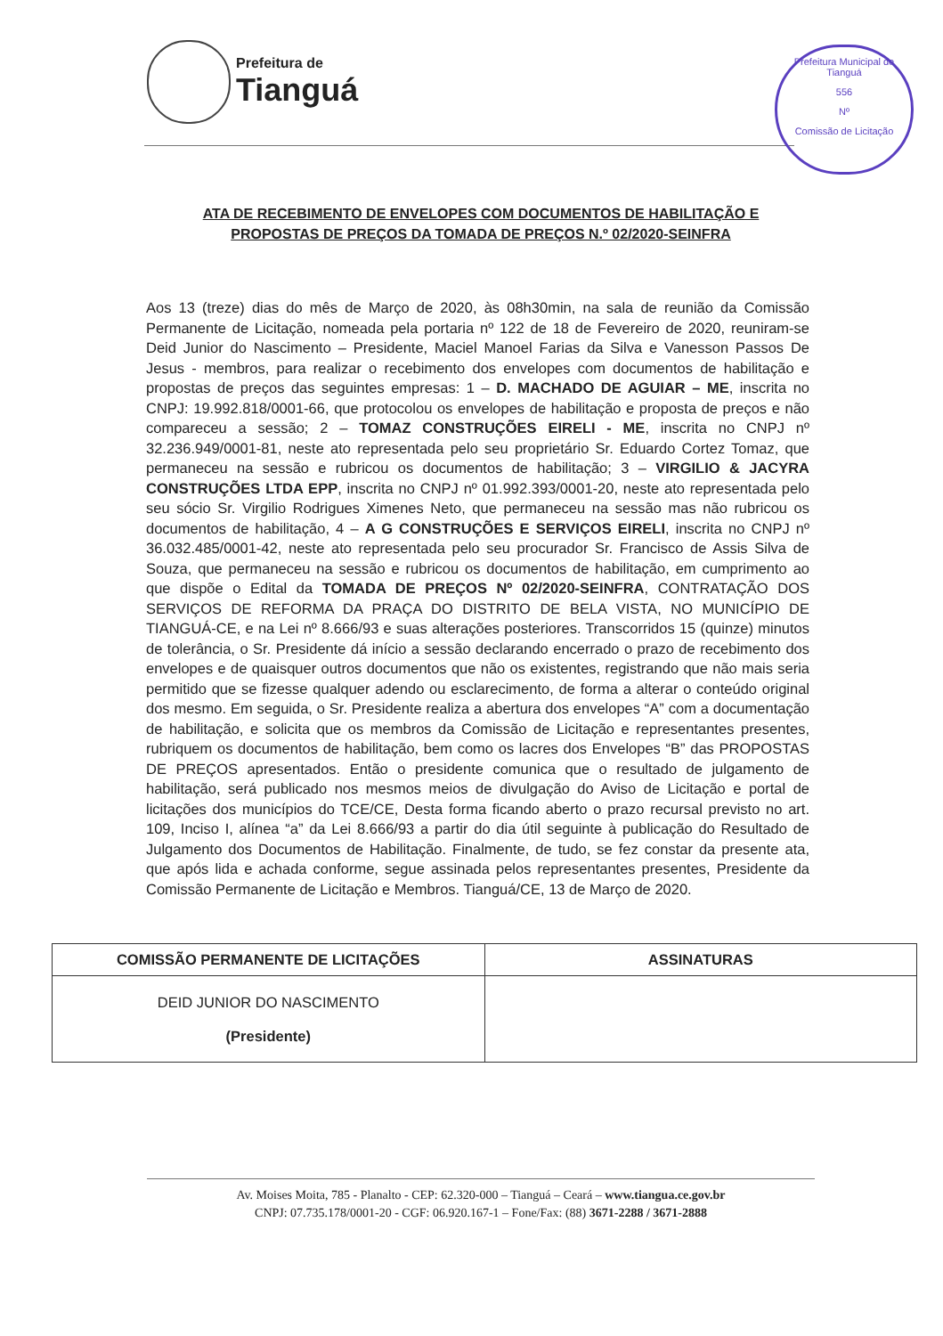Prefeitura de Tianguá
Prefeitura Municipal de Tianguá
556
Nº
Comissão de Licitação
ATA DE RECEBIMENTO DE ENVELOPES COM DOCUMENTOS DE HABILITAÇÃO E PROPOSTAS DE PREÇOS DA TOMADA DE PREÇOS N.º 02/2020-SEINFRA
Aos 13 (treze) dias do mês de Março de 2020, às 08h30min, na sala de reunião da Comissão Permanente de Licitação, nomeada pela portaria nº 122 de 18 de Fevereiro de 2020, reuniram-se Deid Junior do Nascimento – Presidente, Maciel Manoel Farias da Silva e Vanesson Passos De Jesus - membros, para realizar o recebimento dos envelopes com documentos de habilitação e propostas de preços das seguintes empresas: 1 – D. MACHADO DE AGUIAR – ME, inscrita no CNPJ: 19.992.818/0001-66, que protocolou os envelopes de habilitação e proposta de preços e não compareceu a sessão; 2 – TOMAZ CONSTRUÇÕES EIRELI - ME, inscrita no CNPJ nº 32.236.949/0001-81, neste ato representada pelo seu proprietário Sr. Eduardo Cortez Tomaz, que permaneceu na sessão e rubricou os documentos de habilitação; 3 – VIRGILIO & JACYRA CONSTRUÇÕES LTDA EPP, inscrita no CNPJ nº 01.992.393/0001-20, neste ato representada pelo seu sócio Sr. Virgilio Rodrigues Ximenes Neto, que permaneceu na sessão mas não rubricou os documentos de habilitação, 4 – A G CONSTRUÇÕES E SERVIÇOS EIRELI, inscrita no CNPJ nº 36.032.485/0001-42, neste ato representada pelo seu procurador Sr. Francisco de Assis Silva de Souza, que permaneceu na sessão e rubricou os documentos de habilitação, em cumprimento ao que dispõe o Edital da TOMADA DE PREÇOS Nº 02/2020-SEINFRA, CONTRATAÇÃO DOS SERVIÇOS DE REFORMA DA PRAÇA DO DISTRITO DE BELA VISTA, NO MUNICÍPIO DE TIANGUÁ-CE, e na Lei nº 8.666/93 e suas alterações posteriores. Transcorridos 15 (quinze) minutos de tolerância, o Sr. Presidente dá início a sessão declarando encerrado o prazo de recebimento dos envelopes e de quaisquer outros documentos que não os existentes, registrando que não mais seria permitido que se fizesse qualquer adendo ou esclarecimento, de forma a alterar o conteúdo original dos mesmo. Em seguida, o Sr. Presidente realiza a abertura dos envelopes “A” com a documentação de habilitação, e solicita que os membros da Comissão de Licitação e representantes presentes, rubriquem os documentos de habilitação, bem como os lacres dos Envelopes “B” das PROPOSTAS DE PREÇOS apresentados. Então o presidente comunica que o resultado de julgamento de habilitação, será publicado nos mesmos meios de divulgação do Aviso de Licitação e portal de licitações dos municípios do TCE/CE, Desta forma ficando aberto o prazo recursal previsto no art. 109, Inciso I, alínea “a” da Lei 8.666/93 a partir do dia útil seguinte à publicação do Resultado de Julgamento dos Documentos de Habilitação. Finalmente, de tudo, se fez constar da presente ata, que após lida e achada conforme, segue assinada pelos representantes presentes, Presidente da Comissão Permanente de Licitação e Membros. Tianguá/CE, 13 de Março de 2020.
| COMISSÃO PERMANENTE DE LICITAÇÕES | ASSINATURAS |
| --- | --- |
| DEID JUNIOR DO NASCIMENTO (Presidente) | |
Av. Moises Moita, 785 - Planalto - CEP: 62.320-000 – Tianguá – Ceará – www.tiangua.ce.gov.br
CNPJ: 07.735.178/0001-20 - CGF: 06.920.167-1 – Fone/Fax: (88) 3671-2288 / 3671-2888